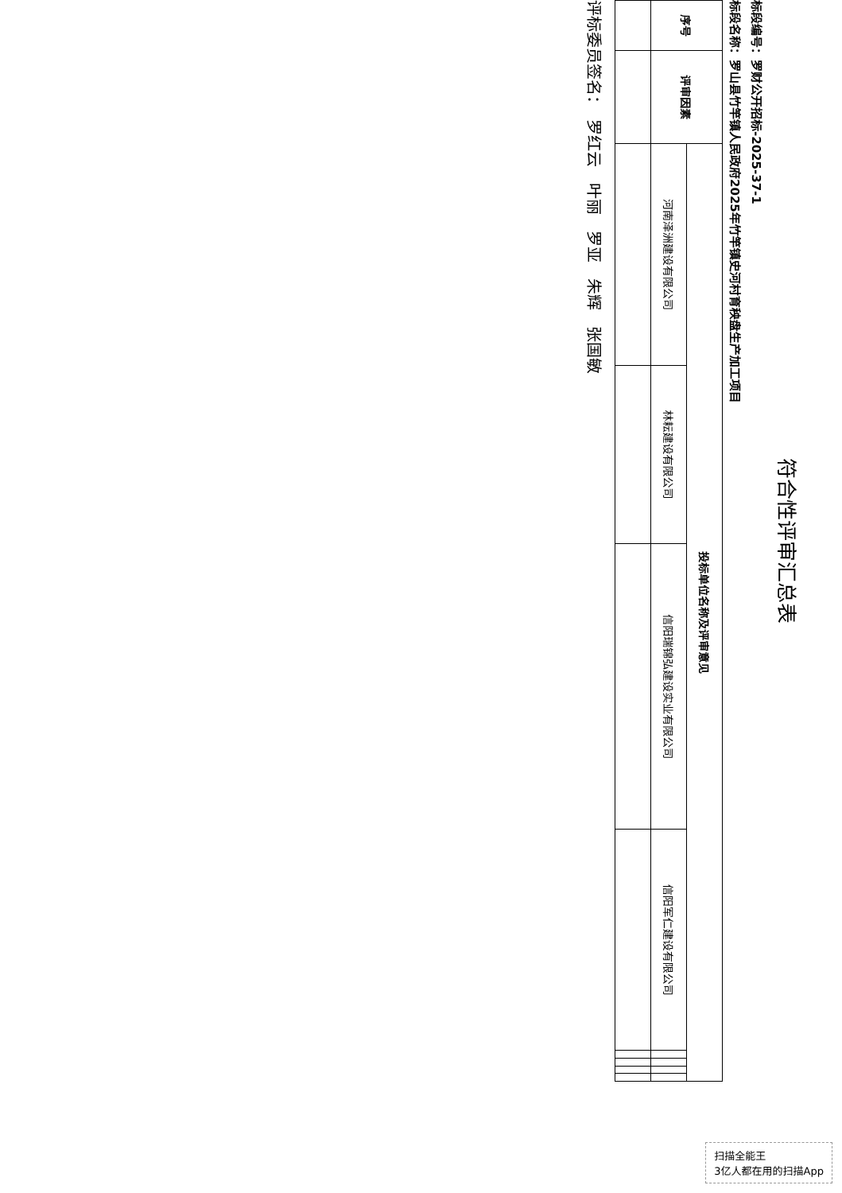符合性评审汇总表
标段编号：罗财公开招标-2025-37-1
标段名称：罗山县竹竿镇人民政府2025年竹竿镇史河村育秧盘生产加工项目
| 序号 | 评审因素 | 投标单位名称及评审意见 | | | | | | | |
| --- | --- | --- | --- | --- | --- | --- | --- | --- | --- |
| | | 河南泽洲建设有限公司 | 林耘建设有限公司 | 信阳瑞锦弘建设实业有限公司 | 信阳军仁建设有限公司 | | | | |
评标委员签名：　罗红云　叶丽　罗亚　朱辉　张国敏
扫描全能王
3亿人都在用的扫描App